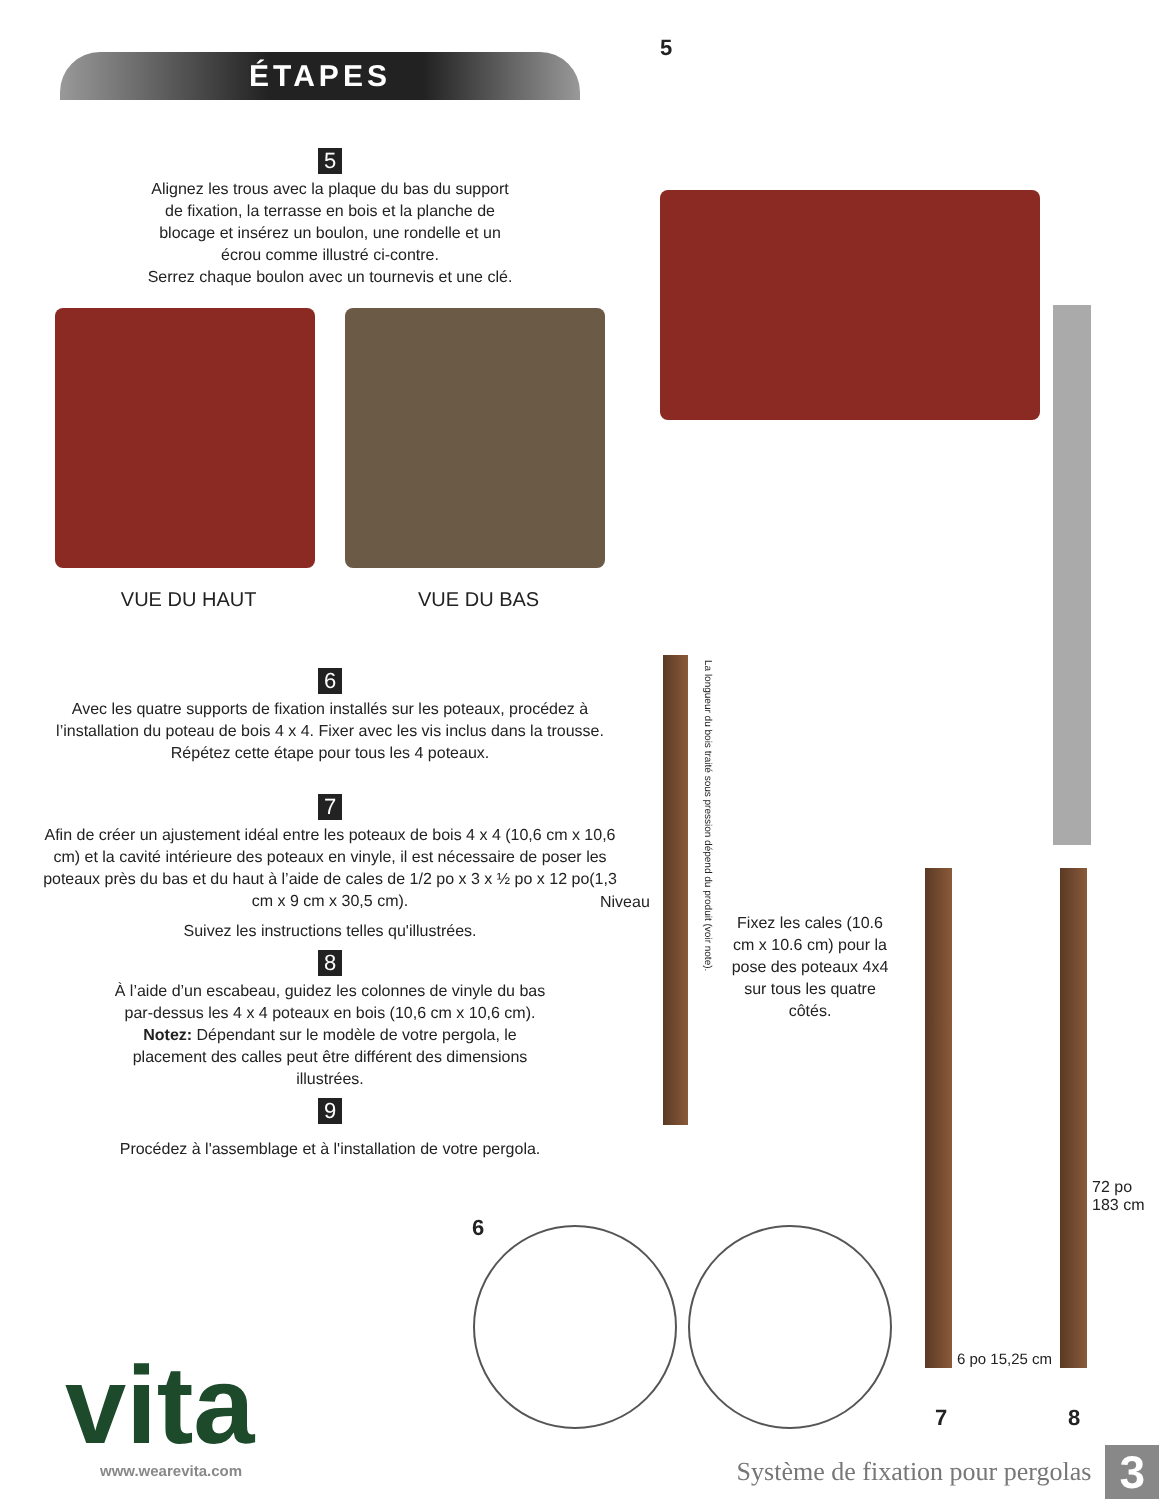ÉTAPES
5
Alignez les trous avec la plaque du bas du support
de fixation, la terrasse en bois et la planche de
blocage et insérez un boulon, une rondelle et un
écrou comme illustré ci-contre.
Serrez chaque boulon avec un tournevis et une clé.
VUE DU HAUT VUE DU BAS
6
Avec les quatre supports de fixation installés sur les poteaux, procédez à l’installation du poteau de bois 4 x 4. Fixer avec les vis inclus dans la trousse. Répétez cette étape pour tous les 4 poteaux.
7
Afin de créer un ajustement idéal entre les poteaux de bois 4 x 4 (10,6 cm x 10,6 cm) et la cavité intérieure des poteaux en vinyle, il est nécessaire de poser les poteaux près du bas et du haut à l’aide de cales de 1/2 po x 3 x ½ po x 12 po(1,3 cm x 9 cm x 30,5 cm).
Suivez les instructions telles qu'illustrées.
8
À l’aide d’un escabeau, guidez les colonnes de vinyle du bas
par-dessus les 4 x 4 poteaux en bois (10,6 cm x 10,6 cm).
Notez: Dépendant sur le modèle de votre pergola, le
placement des calles peut être différent des dimensions
illustrées.
9
Procédez à l'assemblage et à l'installation de votre pergola.
5
Niveau
La longueur du bois traité sous pression dépend du produit (voir note).
Fixez les cales (10.6 cm x 10.6 cm) pour la pose des poteaux 4x4 sur tous les quatre côtés.
72 po
183 cm
6 po 15,25 cm
6
7 8
vita www.wearevita.com
Système de fixation pour pergolas 3